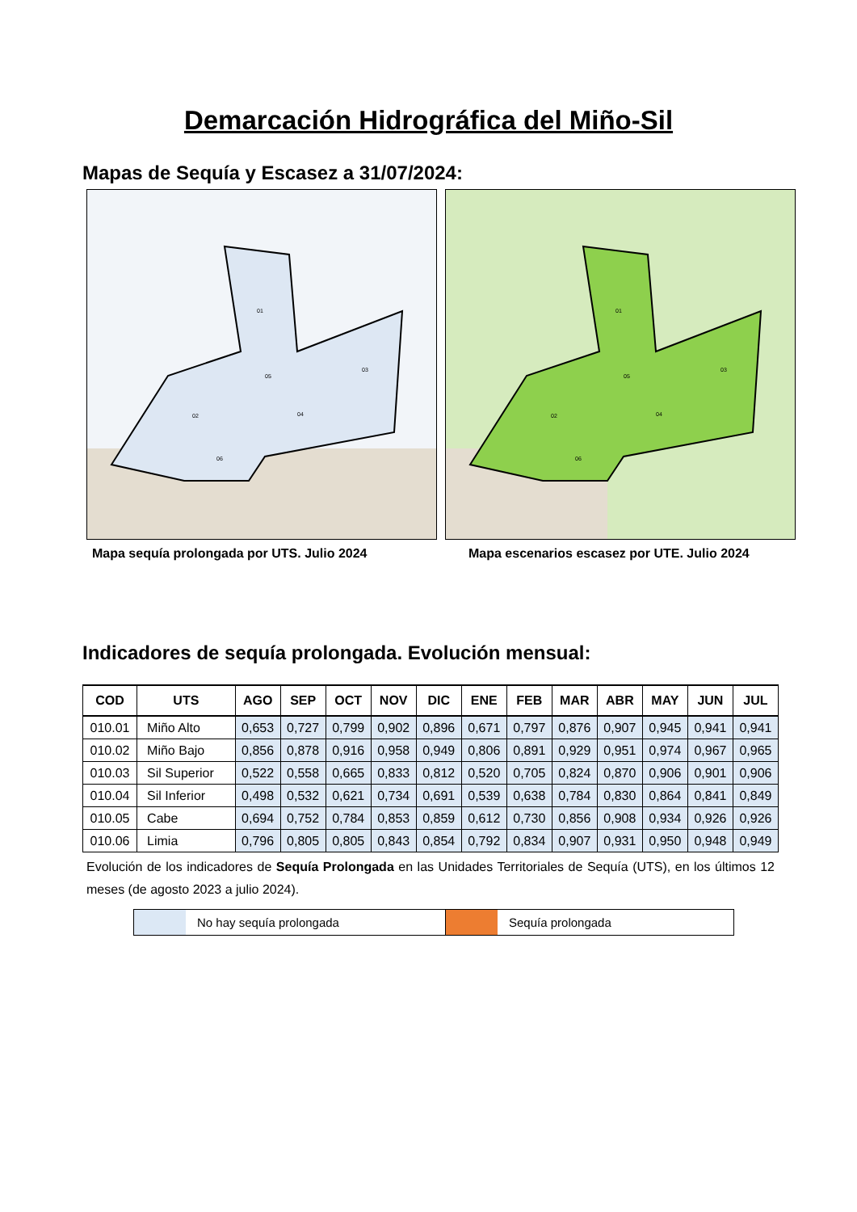Demarcación Hidrográfica del Miño-Sil
Mapas de Sequía y Escasez a 31/07/2024:
01
02
03
04
05
06
01
02
03
04
05
06
Mapa sequía prolongada por UTS. Julio 2024 Mapa escenarios escasez por UTE. Julio 2024
Indicadores de sequía prolongada. Evolución mensual:
| COD | UTS | AGO | SEP | OCT | NOV | DIC | ENE | FEB | MAR | ABR | MAY | JUN | JUL |
| --- | --- | --- | --- | --- | --- | --- | --- | --- | --- | --- | --- | --- | --- |
| 010.01 | Miño Alto | 0,653 | 0,727 | 0,799 | 0,902 | 0,896 | 0,671 | 0,797 | 0,876 | 0,907 | 0,945 | 0,941 | 0,941 |
| 010.02 | Miño Bajo | 0,856 | 0,878 | 0,916 | 0,958 | 0,949 | 0,806 | 0,891 | 0,929 | 0,951 | 0,974 | 0,967 | 0,965 |
| 010.03 | Sil Superior | 0,522 | 0,558 | 0,665 | 0,833 | 0,812 | 0,520 | 0,705 | 0,824 | 0,870 | 0,906 | 0,901 | 0,906 |
| 010.04 | Sil Inferior | 0,498 | 0,532 | 0,621 | 0,734 | 0,691 | 0,539 | 0,638 | 0,784 | 0,830 | 0,864 | 0,841 | 0,849 |
| 010.05 | Cabe | 0,694 | 0,752 | 0,784 | 0,853 | 0,859 | 0,612 | 0,730 | 0,856 | 0,908 | 0,934 | 0,926 | 0,926 |
| 010.06 | Limia | 0,796 | 0,805 | 0,805 | 0,843 | 0,854 | 0,792 | 0,834 | 0,907 | 0,931 | 0,950 | 0,948 | 0,949 |
Evolución de los indicadores de Sequía Prolongada en las Unidades Territoriales de Sequía (UTS), en los últimos 12 meses (de agosto 2023 a julio 2024).
No hay sequía prolongada Sequía prolongada